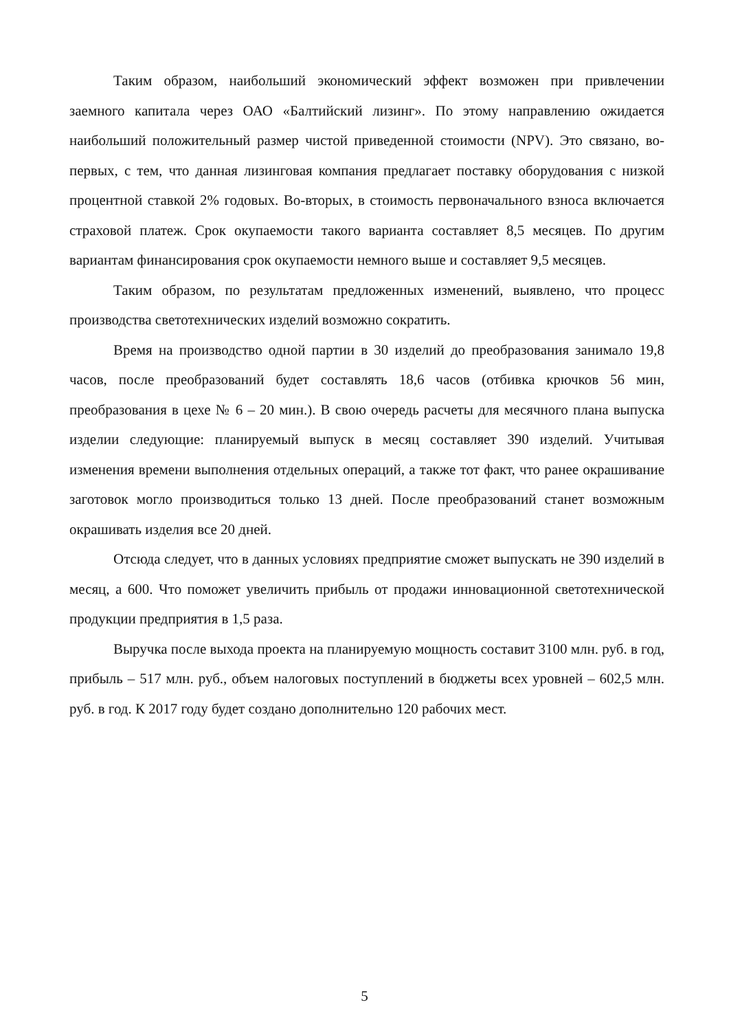Таким образом, наибольший экономический эффект возможен при привлечении заемного капитала через ОАО «Балтийский лизинг». По этому направлению ожидается наибольший положительный размер чистой приведенной стоимости (NPV). Это связано, во-первых, с тем, что данная лизинговая компания предлагает поставку оборудования с низкой процентной ставкой 2% годовых. Во-вторых, в стоимость первоначального взноса включается страховой платеж. Срок окупаемости такого варианта составляет 8,5 месяцев. По другим вариантам финансирования срок окупаемости немного выше и составляет 9,5 месяцев.
Таким образом, по результатам предложенных изменений, выявлено, что процесс производства светотехнических изделий возможно сократить.
Время на производство одной партии в 30 изделий до преобразования занимало 19,8 часов, после преобразований будет составлять 18,6 часов (отбивка крючков 56 мин, преобразования в цехе № 6 – 20 мин.). В свою очередь расчеты для месячного плана выпуска изделии следующие: планируемый выпуск в месяц составляет 390 изделий. Учитывая изменения времени выполнения отдельных операций, а также тот факт, что ранее окрашивание заготовок могло производиться только 13 дней. После преобразований станет возможным окрашивать изделия все 20 дней.
Отсюда следует, что в данных условиях предприятие сможет выпускать не 390 изделий в месяц, а 600. Что поможет увеличить прибыль от продажи инновационной светотехнической продукции предприятия в 1,5 раза.
Выручка после выхода проекта на планируемую мощность составит 3100 млн. руб. в год, прибыль – 517 млн. руб., объем налоговых поступлений в бюджеты всех уровней – 602,5 млн. руб. в год. К 2017 году будет создано дополнительно 120 рабочих мест.
5